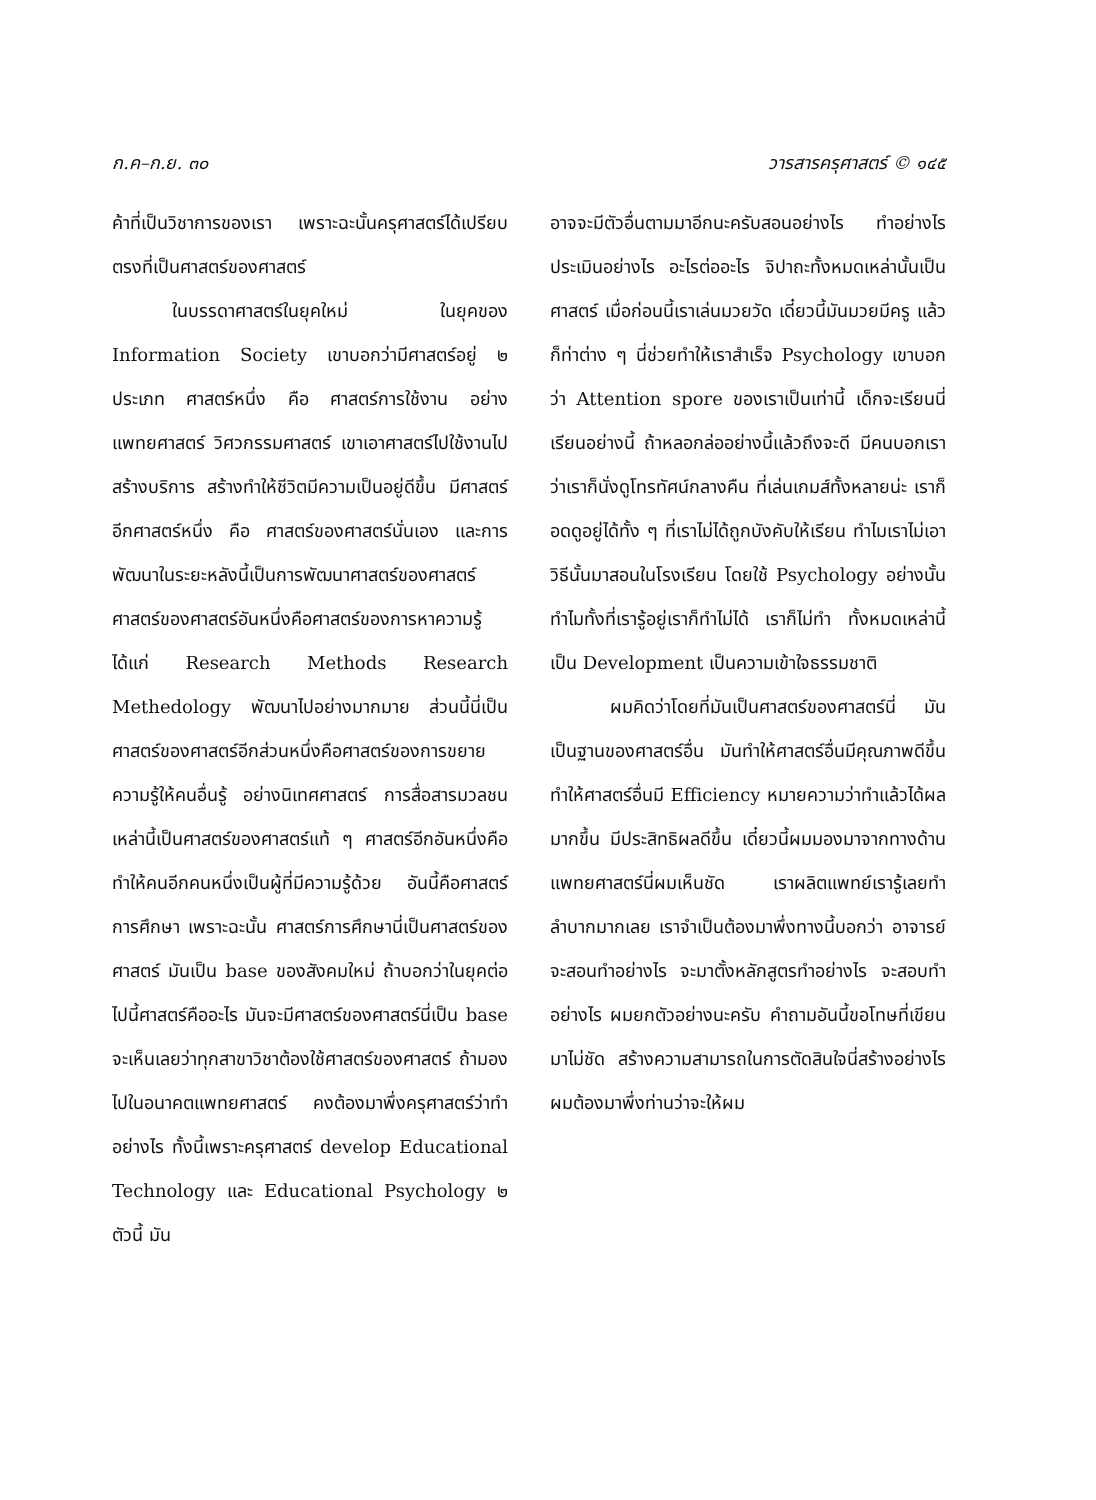ก.ค–ก.ย. ๓๐ วารสารครุศาสตร์ © ๑๔๕
ค้าที่เป็นวิชาการของเรา เพราะฉะนั้นครุศาสตร์ได้เปรียบตรงที่เป็นศาสตร์ของศาสตร์
ในบรรดาศาสตร์ในยุคใหม่ ในยุคของ Information Society เขาบอกว่ามีศาสตร์อยู่ ๒ ประเภท ศาสตร์หนึ่ง คือ ศาสตร์การใช้งาน อย่างแพทยศาสตร์ วิศวกรรมศาสตร์ เขาเอาศาสตร์ไปใช้งานไปสร้างบริการ สร้างทำให้ชีวิตมีความเป็นอยู่ดีขึ้น มีศาสตร์อีกศาสตร์หนึ่ง คือ ศาสตร์ของศาสตร์นั่นเอง และการพัฒนาในระยะหลังนี้เป็นการพัฒนาศาสตร์ของศาสตร์ ศาสตร์ของศาสตร์อันหนึ่งคือศาสตร์ของการหาความรู้ได้แก่ Research Methods Research Methedology พัฒนาไปอย่างมากมาย ส่วนนี้นี่เป็นศาสตร์ของศาสตร์อีกส่วนหนึ่งคือศาสตร์ของการขยายความรู้ให้คนอื่นรู้ อย่างนิเทศศาสตร์ การสื่อสารมวลชน เหล่านี้เป็นศาสตร์ของศาสตร์แท้ ๆ ศาสตร์อีกอันหนึ่งคือทำให้คนอีกคนหนึ่งเป็นผู้ที่มีความรู้ด้วย อันนี้คือศาสตร์การศึกษา เพราะฉะนั้น ศาสตร์การศึกษานี่เป็นศาสตร์ของศาสตร์ มันเป็น base ของสังคมใหม่ ถ้าบอกว่าในยุคต่อไปนี้ศาสตร์คืออะไร มันจะมีศาสตร์ของศาสตร์นี่เป็น base จะเห็นเลยว่าทุกสาขาวิชาต้องใช้ศาสตร์ของศาสตร์ ถ้ามองไปในอนาคตแพทยศาสตร์ คงต้องมาพึ่งครุศาสตร์ว่าทำอย่างไร ทั้งนี้เพราะครุศาสตร์ develop Educational Technology และ Educational Psychology ๒ ตัวนี้ มัน
อาจจะมีตัวอื่นตามมาอีกนะครับสอนอย่างไร ทำอย่างไร ประเมินอย่างไร อะไรต่ออะไร จิปาถะทั้งหมดเหล่านั้นเป็นศาสตร์ เมื่อก่อนนี้เราเล่นมวยวัด เดี๋ยวนี้มันมวยมีครู แล้วก็ท่าต่าง ๆ นี่ช่วยทำให้เราสำเร็จ Psychology เขาบอกว่า Attention spore ของเราเป็นเท่านี้ เด็กจะเรียนนี่เรียนอย่างนี้ ถ้าหลอกล่ออย่างนี้แล้วถึงจะดี มีคนบอกเราว่าเราก็นั่งดูโทรทัศน์กลางคืน ที่เล่นเกมส์ทั้งหลายน่ะ เราก็อดดูอยู่ได้ทั้ง ๆ ที่เราไม่ได้ถูกบังคับให้เรียน ทำไมเราไม่เอาวิธีนั้นมาสอนในโรงเรียน โดยใช้ Psychology อย่างนั้น ทำไมทั้งที่เรารู้อยู่เราก็ทำไม่ได้ เราก็ไม่ทำ ทั้งหมดเหล่านี้เป็น Development เป็นความเข้าใจธรรมชาติ
ผมคิดว่าโดยที่มันเป็นศาสตร์ของศาสตร์นี่ มันเป็นฐานของศาสตร์อื่น มันทำให้ศาสตร์อื่นมีคุณภาพดีขึ้น ทำให้ศาสตร์อื่นมี Efficiency หมายความว่าทำแล้วได้ผลมากขึ้น มีประสิทธิผลดีขึ้น เดี๋ยวนี้ผมมองมาจากทางด้านแพทยศาสตร์นี่ผมเห็นชัด เราผลิตแพทย์เรารู้เลยทำลำบากมากเลย เราจำเป็นต้องมาพึ่งทางนี้บอกว่า อาจารย์จะสอนทำอย่างไร จะมาตั้งหลักสูตรทำอย่างไร จะสอบทำอย่างไร ผมยกตัวอย่างนะครับ คำถามอันนี้ขอโทษที่เขียนมาไม่ชัด สร้างความสามารถในการตัดสินใจนี่สร้างอย่างไร ผมต้องมาพึ่งท่านว่าจะให้ผม